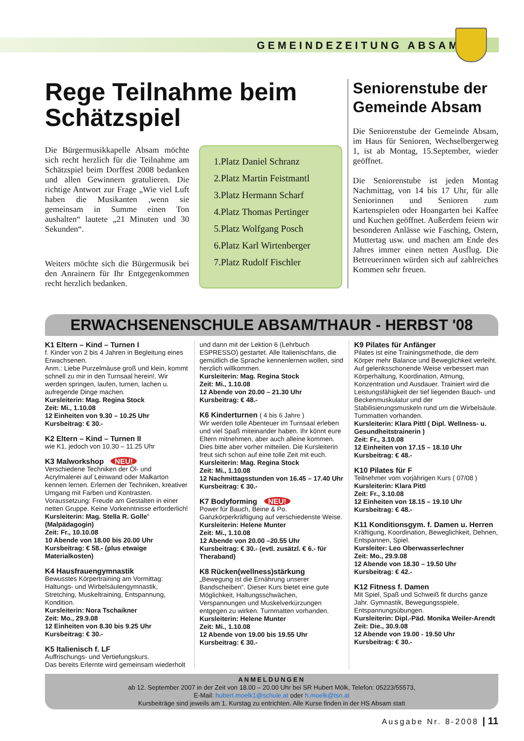GEMEINDEZEITUNG ABSAM
Rege Teilnahme beim Schätzspiel
Die Bürgermusikkapelle Absam möchte sich recht herzlich für die Teilnahme am Schätzspiel beim Dorffest 2008 bedanken und allen Gewinnern gratulieren. Die richtige Antwort zur Frage „Wie viel Luft haben die Musikanten ,wenn sie gemeinsam in Summe einen Ton aushalten“ lautete „21 Minuten und 30 Sekunden“.
Weiters möchte sich die Bürgermusik bei den Anrainern für Ihr Entgegenkommen recht herzlich bedanken.
1.Platz Daniel Schranz
2.Platz Martin Feistmantl
3.Platz Hermann Scharf
4.Platz Thomas Pertinger
5.Platz Wolfgang Posch
6.Platz Karl Wirtenberger
7.Platz Rudolf Fischler
Seniorenstube der Gemeinde Absam
Die Seniorenstube der Gemeinde Absam, im Haus für Senioren, Wechselbergerweg 1, ist ab Montag, 15.September, wieder geöffnet.
Die Seniorenstube ist jeden Montag Nachmittag, von 14 bis 17 Uhr, für alle Seniorinnen und Senioren zum Kartenspielen oder Hoangarten bei Kaffee und Kuchen geöffnet. Außerdem feiern wir besonderen Anlässe wie Fasching, Ostern, Muttertag usw. und machen am Ende des Jahres immer einen netten Ausflug. Die Betreuerinnen würden sich auf zahlreiches Kommen sehr freuen.
ERWACHSENENSCHULE ABSAM/THAUR - HERBST '08
K1 Eltern – Kind – Turnen I
f. Kinder von 2 bis 4 Jahren in Begleitung eines Erwachsenen.
Anm.: Liebe Purzelmäuse groß und klein, kommt schnell zu mir in den Turnsaal herein!. Wir werden springen, laufen, turnen, lachen u. aufregende Dinge machen.
Kursleiterin: Mag. Regina Stock
Zeit: Mi., 1.10.08
12 Einheiten von 9.30 – 10.25 Uhr
Kursbeitrag: € 30.-
K2 Eltern – Kind – Turnen II
wie K1, jedoch von 10.30 – 11.25 Uhr
K3 Malworkshop NEU!
Verschiedene Techniken der Öl- und Acrylmalerei auf Leinwand oder Malkarton kennen lernen. Erlernen der Techniken, kreativer Umgang mit Farben und Kontrasten.
Voraussetzung: Freude am Gestalten in einer netten Gruppe. Keine Vorkenntnisse erforderlich!
Kursleiterin: Mag. Stella R. Golle’ (Malpädagogin)
Zeit: Fr., 10.10.08
10 Abende von 18.00 bis 20.00 Uhr
Kursbeitrag: € 58.- (plus etwaige Materialkosten)
K4 Hausfrauengymnastik
Bewusstes Körpertraining am Vormittag: Haltungs- und Wirbelsäulengymnastik, Stretching, Muskeltraining, Entspannung, Kondition.
Kursleiterin: Nora Tschaikner
Zeit: Mo., 29.9.08
12 Einheiten von 8.30 bis 9.25 Uhr
Kursbeitrag: € 30.-
K5 Italienisch f. LF
Auffrischungs- und Vertiefungskurs.
Das bereits Erlernte wird gemeinsam wiederholt
und dann mit der Lektion 6 (Lehrbuch ESPRESSO) gestartet. Alle Italienischfans, die gemütlich die Sprache kennenlernen wollen, sind herzlich willkommen.
Kursleiterin: Mag. Regina Stock
Zeit: Mi., 1.10.08
12 Abende von 20.00 – 21.30 Uhr
Kursbeitrag: € 48.-
K6 Kinderturnen ( 4 bis 6 Jahre )
Wir werden tolle Abenteuer im Turnsaal erleben und viel Spaß miteinander haben. Ihr könnt eure Eltern mitnehmen, aber auch alleine kommen. Dies bitte aber vorher mitteilen. Die Kursleiterin freut sich schon auf eine tolle Zeit mit euch.
Kursleiterin: Mag. Regina Stock
Zeit: Mi., 1.10.08
12 Nachmittagsstunden von 16.45 – 17.40 Uhr
Kursbeitrag: € 30.-
K7 Bodyforming NEU!
Power für Bauch, Beine & Po. Ganzkörperkräftigung auf verschiedenste Weise.
Kursleiterin: Helene Munter
Zeit: Mi., 1.10.08
12 Abende von 20.00 –20.55 Uhr
Kursbeitrag: € 30.- (evtl. zusätzl. € 6.- für Theraband)
K8 Rücken(wellness)stärkung
„Bewegung ist die Ernährung unserer Bandscheiben“. Dieser Kurs bietet eine gute Möglichkeit, Haltungsschwächen, Verspannungen und Muskelverkürzungen entgegen zu wirken. Turnmatten vorhanden.
Kursleiterin: Helene Munter
Zeit: Mi., 1.10.08
12 Abende von 19.00 bis 19.55 Uhr
Kursbeitrag: € 30.-
K9 Pilates für Anfänger
Pilates ist eine Trainingsmethode, die dem Körper mehr Balance und Beweglichkeit verleiht. Auf gelenksschonende Weise verbessert man Körperhaltung, Koordination, Atmung, Konzentration und Ausdauer. Trainiert wird die Leistungsfähigkeit der tief liegenden Bauch- und Beckenmuskulatur und der Stabilisierungsmuskeln rund um die Wirbelsäule. Turnmatten vorhanden.
Kursleiterin: Klara Pittl ( Dipl. Wellness- u. Gesundheitstrainerin )
Zeit: Fr., 3.10.08
12 Einheiten von 17.15 – 18.10 Uhr
Kursbeitrag: € 48.-
K10 Pilates für F
Teilnehmer vom vorjährigen Kurs ( 07/08 )
Kursleiterin: Klara Pittl
Zeit: Fr., 3.10.08
12 Einheiten von 18.15 – 19.10 Uhr
Kursbeitrag: € 48.-
K11 Konditionsgym. f. Damen u. Herren
Kräftigung, Koordination, Beweglichkeit, Dehnen, Entspannen, Spiel.
Kursleiter: Leo Oberwasserlechner
Zeit: Mo., 29.9.08
12 Abende von 18.30 – 19.50 Uhr
Kursbeitrag: € 42.-
K12 Fitness f. Damen
Mit Spiel, Spaß und Schweiß fit durchs ganze Jahr. Gymnastik, Bewegungsspiele, Entspannungsübungen.
Kursleiterin: Dipl.-Päd. Monika Weiler-Arendt
Zeit: Die., 30.9.08
12 Abende von 19.00 - 19.50 Uhr
Kursbeitrag: € 30.-
ANMELDUNGEN
ab 12. September 2007 in der Zeit von 18.00 – 20.00 Uhr bei SR Hubert Mölk, Telefon: 05223/55573,
E-Mail: hubert.moelk1@schule.at oder h.moelk@tsn.at
Kursbeiträge sind jeweils am 1. Kurstag zu entrichten. Alle Kurse finden in der HS Absam statt
Ausgabe Nr. 8-2008 | 11